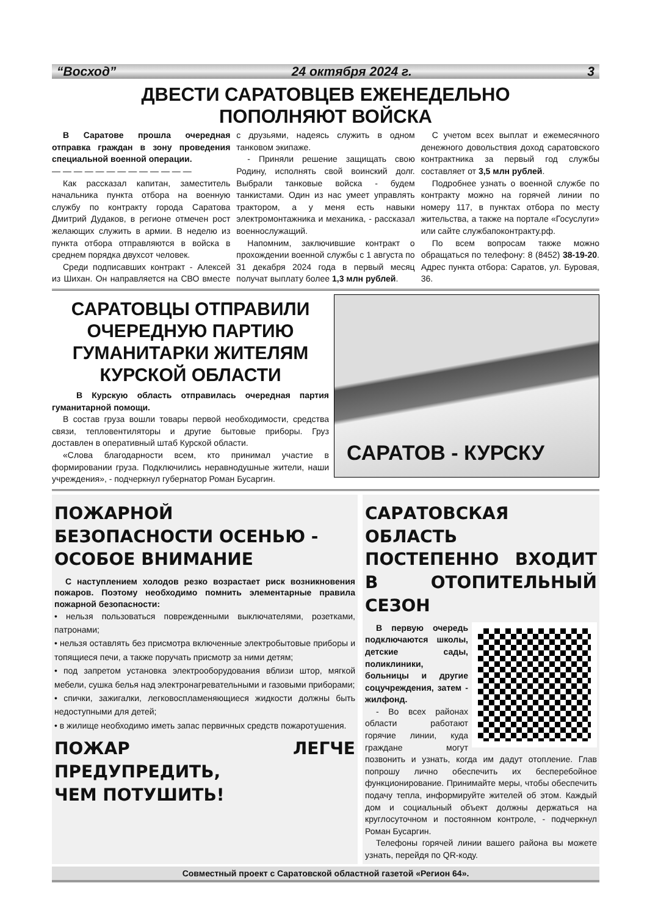“Восход” 24 октября 2024 г. 3
ДВЕСТИ САРАТОВЦЕВ ЕЖЕНЕДЕЛЬНО
ПОПОЛНЯЮТ ВОЙСКА
В Саратове прошла очередная отправка граждан в зону проведения специальной военной операции.
— — — — — — — — — — — — —
Как рассказал капитан, заместитель начальника пункта отбора на военную службу по контракту города Саратова Дмитрий Дудаков, в регионе отмечен рост желающих служить в армии. В неделю из пункта отбора отправляются в войска в среднем порядка двухсот человек.
Среди подписавших контракт - Алексей из Шихан. Он направляется на СВО вместе с друзьями, надеясь служить в одном танковом экипаже.
- Приняли решение защищать свою Родину, исполнять свой воинский долг. Выбрали танковые войска - будем танкистами. Один из нас умеет управлять трактором, а у меня есть навыки электромонтажника и механика, - рассказал военнослужащий.
Напомним, заключившие контракт о прохождении военной службы с 1 августа по 31 декабря 2024 года в первый месяц получат выплату более 1,3 млн рублей.
С учетом всех выплат и ежемесячного денежного довольствия доход саратовского контрактника за первый год службы составляет от 3,5 млн рублей.
Подробнее узнать о военной службе по контракту можно на горячей линии по номеру 117, в пунктах отбора по месту жительства, а также на портале «Госуслуги» или сайте службапоконтракту.рф.
По всем вопросам также можно обращаться по телефону: 8 (8452) 38-19-20. Адрес пункта отбора: Саратов, ул. Буровая, 36.
САРАТОВЦЫ ОТПРАВИЛИ ОЧЕРЕДНУЮ ПАРТИЮ ГУМАНИТАРКИ ЖИТЕЛЯМ КУРСКОЙ ОБЛАСТИ
В Курскую область отправилась очередная партия гуманитарной помощи.
В состав груза вошли товары первой необходимости, средства связи, тепловентиляторы и другие бытовые приборы. Груз доставлен в оперативный штаб Курской области.
«Слова благодарности всем, кто принимал участие в формировании груза. Подключились неравнодушные жители, наши учреждения», - подчеркнул губернатор Роман Бусаргин.
САРАТОВ - КУРСКУ
ПОЖАРНОЙ
БЕЗОПАСНОСТИ ОСЕНЬЮ -
ОСОБОЕ ВНИМАНИЕ
С наступлением холодов резко возрастает риск возникновения пожаров. Поэтому необходимо помнить элементарные правила пожарной безопасности:
• нельзя пользоваться поврежденными выключателями, розетками, патронами;
• нельзя оставлять без присмотра включенные электробытовые приборы и топящиеся печи, а также поручать присмотр за ними детям;
• под запретом установка электрооборудования вблизи штор, мягкой мебели, сушка белья над электронагревательными и газовыми приборами;
• спички, зажигалки, легковоспламеняющиеся жидкости должны быть недоступными для детей;
• в жилище необходимо иметь запас первичных средств пожаротушения.
ПОЖАР ЛЕГЧЕ ПРЕДУПРЕДИТЬ,
ЧЕМ ПОТУШИТЬ!
САРАТОВСКАЯ ОБЛАСТЬ ПОСТЕПЕННО ВХОДИТ В ОТОПИТЕЛЬНЫЙ СЕЗОН
В первую очередь подключаются школы, детские сады, поликлиники, больницы и другие соцучреждения, затем - жилфонд.
- Во всех районах области работают горячие линии, куда граждане могут позвонить и узнать, когда им дадут отопление. Глав попрошу лично обеспечить их бесперебойное функционирование. Принимайте меры, чтобы обеспечить подачу тепла, информируйте жителей об этом. Каждый дом и социальный объект должны держаться на круглосуточном и постоянном контроле, - подчеркнул Роман Бусаргин.
Телефоны горячей линии вашего района вы можете узнать, перейдя по QR-коду.
Совместный проект с Саратовской областной газетой «Регион 64».